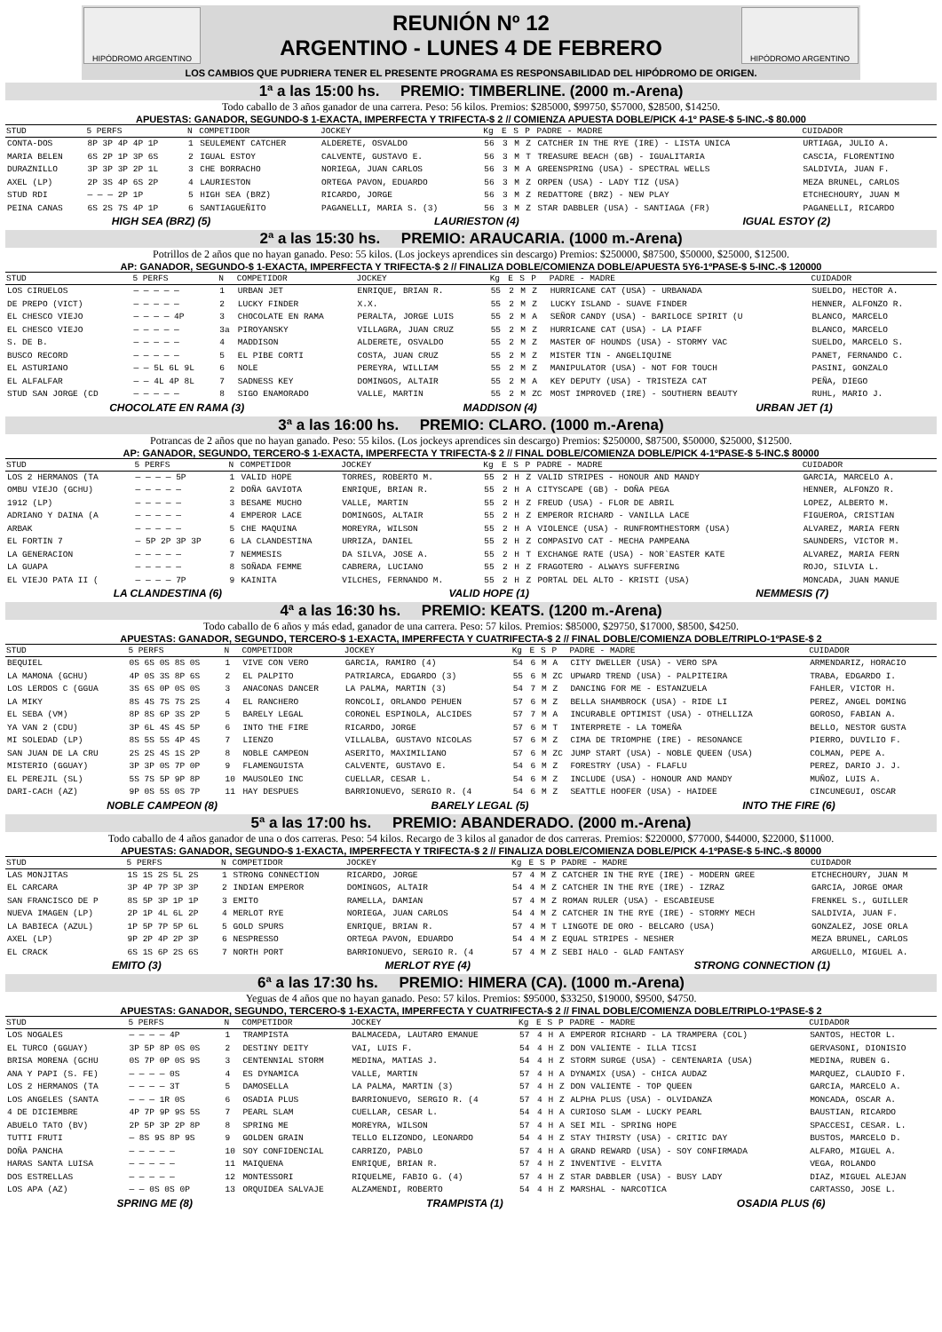HIPÓDROMO ARGENTINO
REUNIÓN Nº 12
ARGENTINO - LUNES 4 DE FEBRERO
HIPÓDROMO ARGENTINO
LOS CAMBIOS QUE PUDRIERA TENER EL PRESENTE PROGRAMA ES RESPONSABILIDAD DEL HIPÓDROMO DE ORIGEN.
1ª a las 15:00 hs. PREMIO: TIMBERLINE. (2000 m.-Arena)
Todo caballo de 3 años ganador de una carrera. Peso: 56 kilos. Premios: $285000, $99750, $57000, $28500, $14250.
APUESTAS: GANADOR, SEGUNDO-$ 1-EXACTA, IMPERFECTA Y TRIFECTA-$ 2 // COMIENZA APUESTA DOBLE/PICK 4-1º PASE-$ 5-INC.-$ 80.000
| STUD | 5 PERFS | N | COMPETIDOR | JOCKEY | Kg | E | S | P | PADRE - MADRE | CUIDADOR |
| --- | --- | --- | --- | --- | --- | --- | --- | --- | --- | --- |
| CONTA-DOS | 8P 3P 4P 4P 1P | 1 | SEULEMENT CATCHER | ALDERETE, OSVALDO | 56 | 3 | M | Z | CATCHER IN THE RYE (IRE) - LISTA UNICA | URTIAGA, JULIO A. |
| MARIA BELEN | 6S 2P 1P 3P 6S | 2 | IGUAL ESTOY | CALVENTE, GUSTAVO E. | 56 | 3 | M | T | TREASURE BEACH (GB) - IGUALITARIA | CASCIA, FLORENTINO |
| DURAZNILLO | 3P 3P 3P 2P 1L | 3 | CHE BORRACHO | NORIEGA, JUAN CARLOS | 56 | 3 | M | A | GREENSPRING (USA) - SPECTRAL WELLS | SALDIVIA, JUAN F. |
| AXEL (LP) | 2P 3S 4P 6S 2P | 4 | LAURIESTON | ORTEGA PAVON, EDUARDO | 56 | 3 | M | Z | ORPEN (USA) - LADY TIZ (USA) | MEZA BRUNEL, CARLOS |
| STUD RDI | — — — 2P 1P | 5 | HIGH SEA (BRZ) | RICARDO, JORGE | 56 | 3 | M | Z | REDATTORE (BRZ) - NEW PLAY | ETCHECHOURY, JUAN M |
| PEINA CANAS | 6S 2S 7S 4P 1P | 6 | SANTIAGUEÑITO | PAGANELLI, MARIA S. (3) | 56 | 3 | M | Z | STAR DABBLER (USA) - SANTIAGA (FR) | PAGANELLI, RICARDO |
HIGH SEA (BRZ) (5) LAURIESTON (4) IGUAL ESTOY (2)
2ª a las 15:30 hs. PREMIO: ARAUCARIA. (1000 m.-Arena)
Potrillos de 2 años que no hayan ganado. Peso: 55 kilos. (Los jockeys aprendices sin descargo) Premios: $250000, $87500, $50000, $25000, $12500.
AP: GANADOR, SEGUNDO-$ 1-EXACTA, IMPERFECTA Y TRIFECTA-$ 2 // FINALIZA DOBLE/COMIENZA DOBLE/APUESTA 5Y6-1ºPASE-$ 5-INC.-$ 120000
| STUD | 5 PERFS | N | COMPETIDOR | JOCKEY | Kg | E | S | P | PADRE - MADRE | CUIDADOR |
| --- | --- | --- | --- | --- | --- | --- | --- | --- | --- | --- |
| LOS CIRUELOS | — — — — — | 1 | URBAN JET | ENRIQUE, BRIAN R. | 55 | 2 | M | Z | HURRICANE CAT (USA) - URBANADA | SUELDO, HECTOR A. |
| DE PREPO (VICT) | — — — — — | 2 | LUCKY FINDER | X.X. | 55 | 2 | M | Z | LUCKY ISLAND - SUAVE FINDER | HENNER, ALFONZO R. |
| EL CHESCO VIEJO | — — — — 4P | 3 | CHOCOLATE EN RAMA | PERALTA, JORGE LUIS | 55 | 2 | M | A | SEÑOR CANDY (USA) - BARILOCE SPIRIT (U | BLANCO, MARCELO |
| EL CHESCO VIEJO | — — — — — | 3a | PIROYANSKY | VILLAGRA, JUAN CRUZ | 55 | 2 | M | Z | HURRICANE CAT (USA) - LA PIAFF | BLANCO, MARCELO |
| S. DE B. | — — — — — | 4 | MADDISON | ALDERETE, OSVALDO | 55 | 2 | M | Z | MASTER OF HOUNDS (USA) - STORMY VAC | SUELDO, MARCELO S. |
| BUSCO RECORD | — — — — — | 5 | EL PIBE CORTI | COSTA, JUAN CRUZ | 55 | 2 | M | Z | MISTER TIN - ANGELIQUINE | PANET, FERNANDO C. |
| EL ASTURIANO | — — 5L 6L 9L | 6 | NOLE | PEREYRA, WILLIAM | 55 | 2 | M | Z | MANIPULATOR (USA) - NOT FOR TOUCH | PASINI, GONZALO |
| EL ALFALFAR | — — 4L 4P 8L | 7 | SADNESS KEY | DOMINGOS, ALTAIR | 55 | 2 | M | A | KEY DEPUTY (USA) - TRISTEZA CAT | PEÑA, DIEGO |
| STUD SAN JORGE (CD | — — — — — | 8 | SIGO ENAMORADO | VALLE, MARTIN | 55 | 2 | M | ZC | MOST IMPROVED (IRE) - SOUTHERN BEAUTY | RUHL, MARIO J. |
CHOCOLATE EN RAMA (3) MADDISON (4) URBAN JET (1)
3ª a las 16:00 hs. PREMIO: CLARO. (1000 m.-Arena)
Potrancas de 2 años que no hayan ganado. Peso: 55 kilos. (Los jockeys aprendices sin descargo) Premios: $250000, $87500, $50000, $25000, $12500.
AP: GANADOR, SEGUNDO, TERCERO-$ 1-EXACTA, IMPERFECTA Y TRIFECTA-$ 2 // FINAL DOBLE/COMIENZA DOBLE/PICK 4-1ºPASE-$ 5-INC.$ 80000
| STUD | 5 PERFS | N | COMPETIDOR | JOCKEY | Kg | E | S | P | PADRE - MADRE | CUIDADOR |
| --- | --- | --- | --- | --- | --- | --- | --- | --- | --- | --- |
| LOS 2 HERMANOS (TA | — — — — 5P | 1 | VALID HOPE | TORRES, ROBERTO M. | 55 | 2 | H | Z | VALID STRIPES - HONOUR AND MANDY | GARCIA, MARCELO A. |
| OMBU VIEJO (GCHU) | — — — — — | 2 | DOÑA GAVIOTA | ENRIQUE, BRIAN R. | 55 | 2 | H | A | CITYSCAPE (GB) - DOÑA PEGA | HENNER, ALFONZO R. |
| 1912 (LP) | — — — — — | 3 | BESAME MUCHO | VALLE, MARTIN | 55 | 2 | H | Z | FREUD (USA) - FLOR DE ABRIL | LOPEZ, ALBERTO M. |
| ADRIANO Y DAINA (A | — — — — — | 4 | EMPEROR LACE | DOMINGOS, ALTAIR | 55 | 2 | H | Z | EMPEROR RICHARD - VANILLA LACE | FIGUEROA, CRISTIAN |
| ARBAK | — — — — — | 5 | CHE MAQUINA | MOREYRA, WILSON | 55 | 2 | H | A | VIOLENCE (USA) - RUNFROMTHESTORM (USA) | ALVAREZ, MARIA FERN |
| EL FORTIN 7 | — 5P 2P 3P 3P | 6 | LA CLANDESTINA | URRIZA, DANIEL | 55 | 2 | H | Z | COMPASIVO CAT - MECHA PAMPEANA | SAUNDERS, VICTOR M. |
| LA GENERACION | — — — — — | 7 | NEMMESIS | DA SILVA, JOSE A. | 55 | 2 | H | T | EXCHANGE RATE (USA) - NOR`EASTER KATE | ALVAREZ, MARIA FERN |
| LA GUAPA | — — — — — | 8 | SOÑADA FEMME | CABRERA, LUCIANO | 55 | 2 | H | Z | FRAGOTERO - ALWAYS SUFFERING | ROJO, SILVIA L. |
| EL VIEJO PATA II ( | — — — — 7P | 9 | KAINITA | VILCHES, FERNANDO M. | 55 | 2 | H | Z | PORTAL DEL ALTO - KRISTI (USA) | MONCADA, JUAN MANUE |
LA CLANDESTINA (6) VALID HOPE (1) NEMMESIS (7)
4ª a las 16:30 hs. PREMIO: KEATS. (1200 m.-Arena)
Todo caballo de 6 años y más edad, ganador de una carrera. Peso: 57 kilos. Premios: $85000, $29750, $17000, $8500, $4250.
APUESTAS: GANADOR, SEGUNDO, TERCERO-$ 1-EXACTA, IMPERFECTA Y CUATRIFECTA-$ 2 // FINAL DOBLE/COMIENZA DOBLE/TRIPLO-1ºPASE-$ 2
| STUD | 5 PERFS | N | COMPETIDOR | JOCKEY | Kg | E | S | P | PADRE - MADRE | CUIDADOR |
| --- | --- | --- | --- | --- | --- | --- | --- | --- | --- | --- |
| BEQUIEL | 0S 6S 0S 8S 0S | 1 | VIVE CON VERO | GARCIA, RAMIRO (4) | 54 | 6 | M | A | CITY DWELLER (USA) - VERO SPA | ARMENDARIZ, HORACIO |
| LA MAMONA (GCHU) | 4P 0S 3S 8P 6S | 2 | EL PALPITO | PATRIARCA, EDGARDO (3) | 55 | 6 | M | ZC | UPWARD TREND (USA) - PALPITEIRA | TRABA, EDGARDO I. |
| LOS LERDOS C (GGUA | 3S 6S 0P 0S 0S | 3 | ANACONAS DANCER | LA PALMA, MARTIN (3) | 54 | 7 | M | Z | DANCING FOR ME - ESTANZUELA | FAHLER, VICTOR H. |
| LA MIKY | 8S 4S 7S 7S 2S | 4 | EL RANCHERO | RONCOLI, ORLANDO PEHUEN | 57 | 6 | M | Z | BELLA SHAMBROCK (USA) - RIDE LI | PEREZ, ANGEL DOMING |
| EL SEBA (VM) | 8P 8S 6P 3S 2P | 5 | BARELY LEGAL | CORONEL ESPINOLA, ALCIDES | 57 | 7 | M | A | INCURABLE OPTIMIST (USA) - OTHELLIZA | GOROSO, FABIAN A. |
| YA VAN 2 (CDU) | 3P 6L 4S 4S 5P | 6 | INTO THE FIRE | RICARDO, JORGE | 57 | 6 | M | T | INTERPRETE - LA TOMEÑA | BELLO, NESTOR GUSTA |
| MI SOLEDAD (LP) | 8S 5S 5S 4P 4S | 7 | LIENZO | VILLALBA, GUSTAVO NICOLAS | 57 | 6 | M | Z | CIMA DE TRIOMPHE (IRE) - RESONANCE | PIERRO, DUVILIO F. |
| SAN JUAN DE LA CRU | 2S 2S 4S 1S 2P | 8 | NOBLE CAMPEON | ASERITO, MAXIMILIANO | 57 | 6 | M | ZC | JUMP START (USA) - NOBLE QUEEN (USA) | COLMAN, PEPE A. |
| MISTERIO (GGUAY) | 3P 3P 0S 7P 0P | 9 | FLAMENGUISTA | CALVENTE, GUSTAVO E. | 54 | 6 | M | Z | FORESTRY (USA) - FLAFLU | PEREZ, DARIO J. J. |
| EL PEREJIL (SL) | 5S 7S 5P 9P 8P | 10 | MAUSOLEO INC | CUELLAR, CESAR L. | 54 | 6 | M | Z | INCLUDE (USA) - HONOUR AND MANDY | MUÑOZ, LUIS A. |
| DARI-CACH (AZ) | 9P 0S 5S 0S 7P | 11 | HAY DESPUES | BARRIONUEVO, SERGIO R. (4 | 54 | 6 | M | Z | SEATTLE HOOFER (USA) - HAIDEE | CINCUNEGUI, OSCAR |
NOBLE CAMPEON (8) BARELY LEGAL (5) INTO THE FIRE (6)
5ª a las 17:00 hs. PREMIO: ABANDERADO. (2000 m.-Arena)
Todo caballo de 4 años ganador de una o dos carreras. Peso: 54 kilos. Recargo de 3 kilos al ganador de dos carreras. Premios: $220000, $77000, $44000, $22000, $11000.
APUESTAS: GANADOR, SEGUNDO-$ 1-EXACTA, IMPERFECTA Y TRIFECTA-$ 2 // FINALIZA DOBLE/COMIENZA DOBLE/PICK 4-1ºPASE-$ 5-INC.-$ 80000
| STUD | 5 PERFS | N | COMPETIDOR | JOCKEY | Kg | E | S | P | PADRE - MADRE | CUIDADOR |
| --- | --- | --- | --- | --- | --- | --- | --- | --- | --- | --- |
| LAS MONJITAS | 1S 1S 2S 5L 2S | 1 | STRONG CONNECTION | RICARDO, JORGE | 57 | 4 | M | Z | CATCHER IN THE RYE (IRE) - MODERN GREE | ETCHECHOURY, JUAN M |
| EL CARCARA | 3P 4P 7P 3P 3P | 2 | INDIAN EMPEROR | DOMINGOS, ALTAIR | 54 | 4 | M | Z | CATCHER IN THE RYE (IRE) - IZRAZ | GARCIA, JORGE OMAR |
| SAN FRANCISCO DE P | 8S 5P 3P 1P 1P | 3 | EMITO | RAMELLA, DAMIAN | 57 | 4 | M | Z | ROMAN RULER (USA) - ESCABIEUSE | FRENKEL S., GUILLER |
| NUEVA IMAGEN (LP) | 2P 1P 4L 6L 2P | 4 | MERLOT RYE | NORIEGA, JUAN CARLOS | 54 | 4 | M | Z | CATCHER IN THE RYE (IRE) - STORMY MECH | SALDIVIA, JUAN F. |
| LA BABIECA (AZUL) | 1P 5P 7P 5P 6L | 5 | GOLD SPURS | ENRIQUE, BRIAN R. | 57 | 4 | M | T | LINGOTE DE ORO - BELCARO (USA) | GONZALEZ, JOSE ORLA |
| AXEL (LP) | 9P 2P 4P 2P 3P | 6 | NESPRESSO | ORTEGA PAVON, EDUARDO | 54 | 4 | M | Z | EQUAL STRIPES - NESHER | MEZA BRUNEL, CARLOS |
| EL CRACK | 6S 1S 6P 2S 6S | 7 | NORTH PORT | BARRIONUEVO, SERGIO R. (4 | 57 | 4 | M | Z | SEBI HALO - GLAD FANTASY | ARGUELLO, MIGUEL A. |
EMITO (3) MERLOT RYE (4) STRONG CONNECTION (1)
6ª a las 17:30 hs. PREMIO: HIMERA (CA). (1000 m.-Arena)
Yeguas de 4 años que no hayan ganado. Peso: 57 kilos. Premios: $95000, $33250, $19000, $9500, $4750.
APUESTAS: GANADOR, SEGUNDO, TERCERO-$ 1-EXACTA, IMPERFECTA Y CUATRIFECTA-$ 2 // FINAL DOBLE/COMIENZA DOBLE/TRIPLO-1ºPASE-$ 2
| STUD | 5 PERFS | N | COMPETIDOR | JOCKEY | Kg | E | S | P | PADRE - MADRE | CUIDADOR |
| --- | --- | --- | --- | --- | --- | --- | --- | --- | --- | --- |
| LOS NOGALES | — — — — 4P | 1 | TRAMPISTA | BALMACEDA, LAUTARO EMANUE | 57 | 4 | H | A | EMPEROR RICHARD - LA TRAMPERA (COL) | SANTOS, HECTOR L. |
| EL TURCO (GGUAY) | 3P 5P 8P 0S 0S | 2 | DESTINY DEITY | VAI, LUIS F. | 54 | 4 | H | Z | DON VALIENTE - ILLA TICSI | GERVASONI, DIONISIO |
| BRISA MORENA (GCHU | 0S 7P 0P 0S 9S | 3 | CENTENNIAL STORM | MEDINA, MATIAS J. | 54 | 4 | H | Z | STORM SURGE (USA) - CENTENARIA (USA) | MEDINA, RUBEN G. |
| ANA Y PAPI (S. FE) | — — — — 0S | 4 | ES DYNAMICA | VALLE, MARTIN | 57 | 4 | H | A | DYNAMIX (USA) - CHICA AUDAZ | MARQUEZ, CLAUDIO F. |
| LOS 2 HERMANOS (TA | — — — — 3T | 5 | DAMOSELLA | LA PALMA, MARTIN (3) | 57 | 4 | H | Z | DON VALIENTE - TOP QUEEN | GARCIA, MARCELO A. |
| LOS ANGELES (SANTA | — — — 1R 0S | 6 | OSADIA PLUS | BARRIONUEVO, SERGIO R. (4 | 57 | 4 | H | Z | ALPHA PLUS (USA) - OLVIDANZA | MONCADA, OSCAR A. |
| 4 DE DICIEMBRE | 4P 7P 9P 9S 5S | 7 | PEARL SLAM | CUELLAR, CESAR L. | 54 | 4 | H | A | CURIOSO SLAM - LUCKY PEARL | BAUSTIAN, RICARDO |
| ABUELO TATO (BV) | 2P 5P 3P 2P 8P | 8 | SPRING ME | MOREYRA, WILSON | 57 | 4 | H | A | SEI MIL - SPRING HOPE | SPACCESI, CESAR. L. |
| TUTTI FRUTI | — 8S 9S 8P 9S | 9 | GOLDEN GRAIN | TELLO ELIZONDO, LEONARDO | 54 | 4 | H | Z | STAY THIRSTY (USA) - CRITIC DAY | BUSTOS, MARCELO D. |
| DOÑA PANCHA | — — — — — | 10 | SOY CONFIDENCIAL | CARRIZO, PABLO | 57 | 4 | H | A | GRAND REWARD (USA) - SOY CONFIRMADA | ALFARO, MIGUEL A. |
| HARAS SANTA LUISA | — — — — — | 11 | MAIQUENA | ENRIQUE, BRIAN R. | 57 | 4 | H | Z | INVENTIVE - ELVITA | VEGA, ROLANDO |
| DOS ESTRELLAS | — — — — — | 12 | MONTESSORI | RIQUELME, FABIO G. (4) | 57 | 4 | H | Z | STAR DABBLER (USA) - BUSY LADY | DIAZ, MIGUEL ALEJAN |
| LOS APA (AZ) | — — 0S 0S 0P | 13 | ORQUIDEA SALVAJE | ALZAMENDI, ROBERTO | 54 | 4 | H | Z | MARSHAL - NARCOTICA | CARTASSO, JOSE L. |
SPRING ME (8) TRAMPISTA (1) OSADIA PLUS (6)